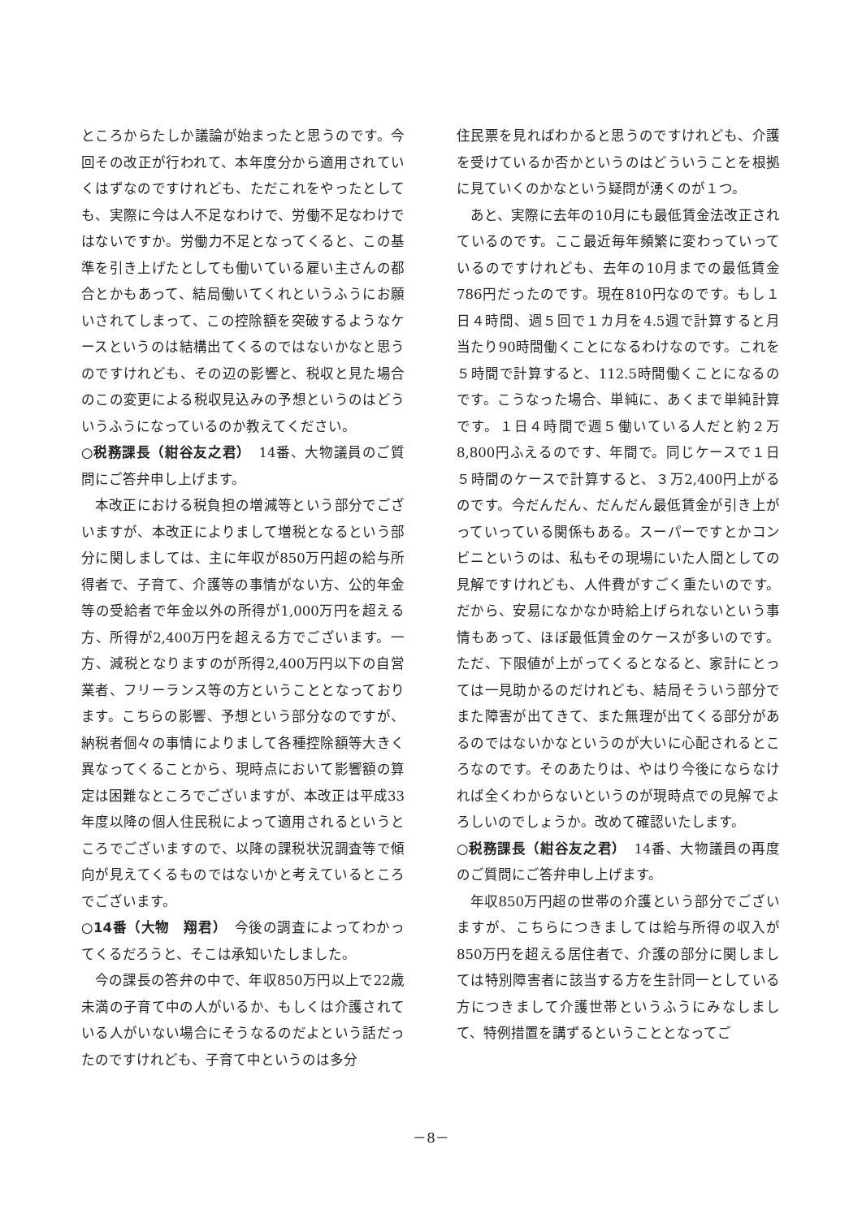ところからたしか議論が始まったと思うのです。今回その改正が行われて、本年度分から適用されていくはずなのですけれども、ただこれをやったとしても、実際に今は人不足なわけで、労働不足なわけではないですか。労働力不足となってくると、この基準を引き上げたとしても働いている雇い主さんの都合とかもあって、結局働いてくれというふうにお願いされてしまって、この控除額を突破するようなケースというのは結構出てくるのではないかなと思うのですけれども、その辺の影響と、税収と見た場合のこの変更による税収見込みの予想というのはどういうふうになっているのか教えてください。
○税務課長（紺谷友之君）　14番、大物議員のご質問にご答弁申し上げます。
本改正における税負担の増減等という部分でございますが、本改正によりまして増税となるという部分に関しましては、主に年収が850万円超の給与所得者で、子育て、介護等の事情がない方、公的年金等の受給者で年金以外の所得が1,000万円を超える方、所得が2,400万円を超える方でございます。一方、減税となりますのが所得2,400万円以下の自営業者、フリーランス等の方ということとなっております。こちらの影響、予想という部分なのですが、納税者個々の事情によりまして各種控除額等大きく異なってくることから、現時点において影響額の算定は困難なところでございますが、本改正は平成33年度以降の個人住民税によって適用されるというところでございますので、以降の課税状況調査等で傾向が見えてくるものではないかと考えているところでございます。
○14番（大物　翔君）　今後の調査によってわかってくるだろうと、そこは承知いたしました。
今の課長の答弁の中で、年収850万円以上で22歳未満の子育て中の人がいるか、もしくは介護されている人がいない場合にそうなるのだよという話だったのですけれども、子育て中というのは多分
住民票を見ればわかると思うのですけれども、介護を受けているか否かというのはどういうことを根拠に見ていくのかなという疑問が湧くのが１つ。
あと、実際に去年の10月にも最低賃金法改正されているのです。ここ最近毎年頻繁に変わっていっているのですけれども、去年の10月までの最低賃金786円だったのです。現在810円なのです。もし１日４時間、週５回で１カ月を4.5週で計算すると月当たり90時間働くことになるわけなのです。これを５時間で計算すると、112.5時間働くことになるのです。こうなった場合、単純に、あくまで単純計算です。１日４時間で週５働いている人だと約２万8,800円ふえるのです、年間で。同じケースで１日５時間のケースで計算すると、３万2,400円上がるのです。今だんだん、だんだん最低賃金が引き上がっていっている関係もある。スーパーですとかコンビニというのは、私もその現場にいた人間としての見解ですけれども、人件費がすごく重たいのです。だから、安易になかなか時給上げられないという事情もあって、ほぼ最低賃金のケースが多いのです。ただ、下限値が上がってくるとなると、家計にとっては一見助かるのだけれども、結局そういう部分でまた障害が出てきて、また無理が出てくる部分があるのではないかなというのが大いに心配されるところなのです。そのあたりは、やはり今後にならなければ全くわからないというのが現時点での見解でよろしいのでしょうか。改めて確認いたします。
○税務課長（紺谷友之君）　14番、大物議員の再度のご質問にご答弁申し上げます。
年収850万円超の世帯の介護という部分でございますが、こちらにつきましては給与所得の収入が850万円を超える居住者で、介護の部分に関しましては特別障害者に該当する方を生計同一としている方につきまして介護世帯というふうにみなしまして、特例措置を講ずるということとなってご
－8－